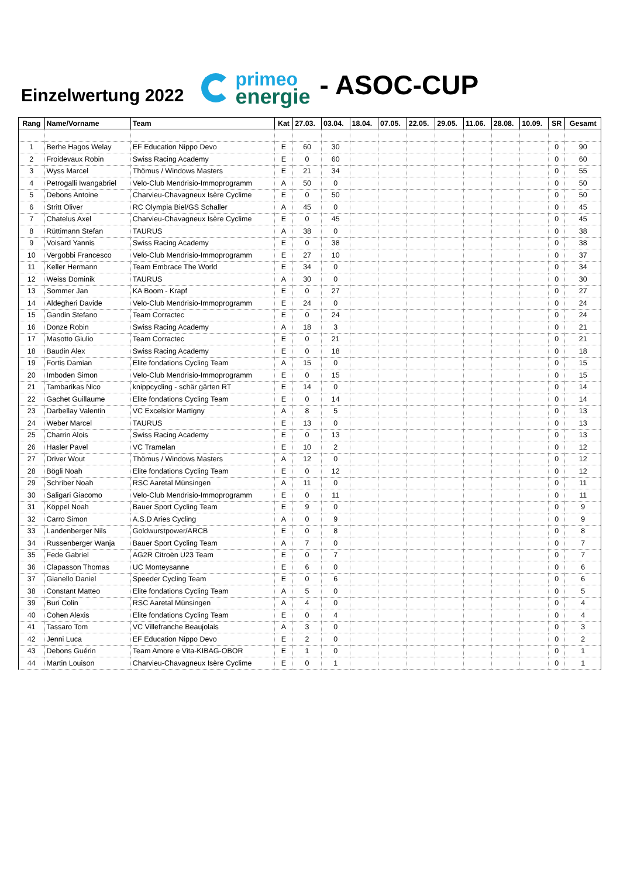Einzelwertung 2022
primeo
energie
- ASOC-CUP
| Rang | Name/Vorname | Team | Kat | 27.03. | 03.04. | 18.04. | 07.05. | 22.05. | 29.05. | 11.06. | 28.08. | 10.09. | SR | Gesamt |
| --- | --- | --- | --- | --- | --- | --- | --- | --- | --- | --- | --- | --- | --- | --- |
| 1 | Berhe Hagos Welay | EF Education Nippo Devo | E | 60 | 30 | | | | | | | | 0 | 90 |
| 2 | Froidevaux Robin | Swiss Racing Academy | E | 0 | 60 | | | | | | | | 0 | 60 |
| 3 | Wyss Marcel | Thömus / Windows Masters | E | 21 | 34 | | | | | | | | 0 | 55 |
| 4 | Petrogalli Iwangabriel | Velo-Club Mendrisio-Immoprogramm | A | 50 | 0 | | | | | | | | 0 | 50 |
| 5 | Debons Antoine | Charvieu-Chavagneux Isère Cyclime | E | 0 | 50 | | | | | | | | 0 | 50 |
| 6 | Stritt Oliver | RC Olympia Biel/GS Schaller | A | 45 | 0 | | | | | | | | 0 | 45 |
| 7 | Chatelus Axel | Charvieu-Chavagneux Isère Cyclime | E | 0 | 45 | | | | | | | | 0 | 45 |
| 8 | Rüttimann Stefan | TAURUS | A | 38 | 0 | | | | | | | | 0 | 38 |
| 9 | Voisard Yannis | Swiss Racing Academy | E | 0 | 38 | | | | | | | | 0 | 38 |
| 10 | Vergobbi Francesco | Velo-Club Mendrisio-Immoprogramm | E | 27 | 10 | | | | | | | | 0 | 37 |
| 11 | Keller Hermann | Team Embrace The World | E | 34 | 0 | | | | | | | | 0 | 34 |
| 12 | Weiss Dominik | TAURUS | A | 30 | 0 | | | | | | | | 0 | 30 |
| 13 | Sommer Jan | KA Boom - Krapf | E | 0 | 27 | | | | | | | | 0 | 27 |
| 14 | Aldegheri Davide | Velo-Club Mendrisio-Immoprogramm | E | 24 | 0 | | | | | | | | 0 | 24 |
| 15 | Gandin Stefano | Team Corractec | E | 0 | 24 | | | | | | | | 0 | 24 |
| 16 | Donze Robin | Swiss Racing Academy | A | 18 | 3 | | | | | | | | 0 | 21 |
| 17 | Masotto Giulio | Team Corractec | E | 0 | 21 | | | | | | | | 0 | 21 |
| 18 | Baudin Alex | Swiss Racing Academy | E | 0 | 18 | | | | | | | | 0 | 18 |
| 19 | Fortis Damian | Elite fondations Cycling Team | A | 15 | 0 | | | | | | | | 0 | 15 |
| 20 | Imboden Simon | Velo-Club Mendrisio-Immoprogramm | E | 0 | 15 | | | | | | | | 0 | 15 |
| 21 | Tambarikas Nico | knippcycling - schär gärten RT | E | 14 | 0 | | | | | | | | 0 | 14 |
| 22 | Gachet Guillaume | Elite fondations Cycling Team | E | 0 | 14 | | | | | | | | 0 | 14 |
| 23 | Darbellay Valentin | VC Excelsior Martigny | A | 8 | 5 | | | | | | | | 0 | 13 |
| 24 | Weber Marcel | TAURUS | E | 13 | 0 | | | | | | | | 0 | 13 |
| 25 | Charrin Alois | Swiss Racing Academy | E | 0 | 13 | | | | | | | | 0 | 13 |
| 26 | Hasler Pavel | VC Tramelan | E | 10 | 2 | | | | | | | | 0 | 12 |
| 27 | Driver Wout | Thömus / Windows Masters | A | 12 | 0 | | | | | | | | 0 | 12 |
| 28 | Bögli Noah | Elite fondations Cycling Team | E | 0 | 12 | | | | | | | | 0 | 12 |
| 29 | Schriber Noah | RSC Aaretal Münsingen | A | 11 | 0 | | | | | | | | 0 | 11 |
| 30 | Saligari Giacomo | Velo-Club Mendrisio-Immoprogramm | E | 0 | 11 | | | | | | | | 0 | 11 |
| 31 | Köppel Noah | Bauer Sport Cycling Team | E | 9 | 0 | | | | | | | | 0 | 9 |
| 32 | Carro Simon | A.S.D Aries Cycling | A | 0 | 9 | | | | | | | | 0 | 9 |
| 33 | Landenberger Nils | Goldwurstpower/ARCB | E | 0 | 8 | | | | | | | | 0 | 8 |
| 34 | Russenberger Wanja | Bauer Sport Cycling Team | A | 7 | 0 | | | | | | | | 0 | 7 |
| 35 | Fede Gabriel | AG2R Citroën U23 Team | E | 0 | 7 | | | | | | | | 0 | 7 |
| 36 | Clapasson Thomas | UC Monteysanne | E | 6 | 0 | | | | | | | | 0 | 6 |
| 37 | Gianello Daniel | Speeder Cycling Team | E | 0 | 6 | | | | | | | | 0 | 6 |
| 38 | Constant Matteo | Elite fondations Cycling Team | A | 5 | 0 | | | | | | | | 0 | 5 |
| 39 | Buri Colin | RSC Aaretal Münsingen | A | 4 | 0 | | | | | | | | 0 | 4 |
| 40 | Cohen Alexis | Elite fondations Cycling Team | E | 0 | 4 | | | | | | | | 0 | 4 |
| 41 | Tassaro Tom | VC Villefranche Beaujolais | A | 3 | 0 | | | | | | | | 0 | 3 |
| 42 | Jenni Luca | EF Education Nippo Devo | E | 2 | 0 | | | | | | | | 0 | 2 |
| 43 | Debons Guérin | Team Amore e Vita-KIBAG-OBOR | E | 1 | 0 | | | | | | | | 0 | 1 |
| 44 | Martin Louison | Charvieu-Chavagneux Isère Cyclime | E | 0 | 1 | | | | | | | | 0 | 1 |